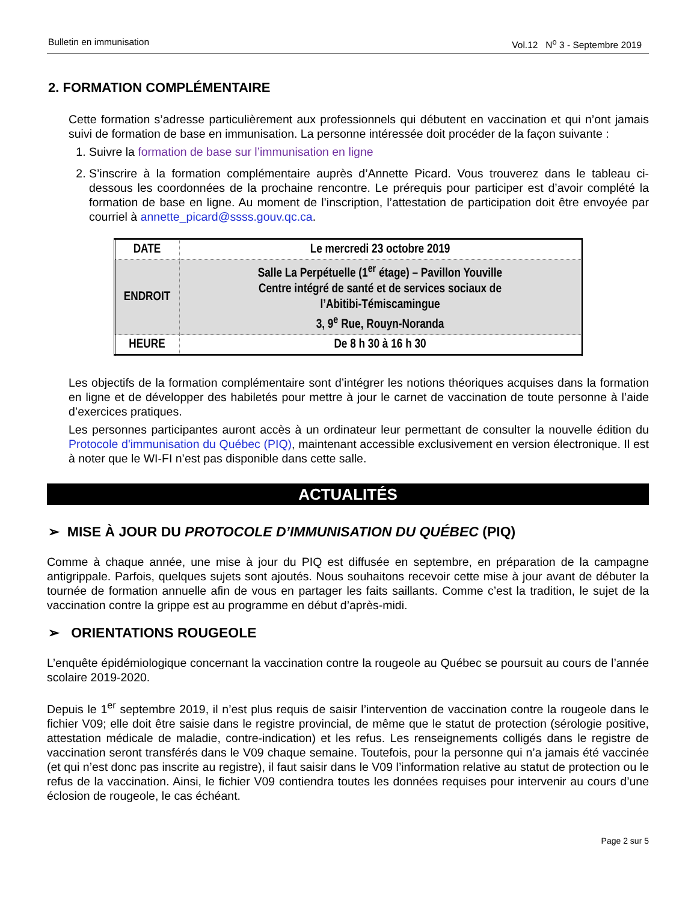Bulletin en immunisation Vol.12 N<sup>o</sup> 3 - Septembre 2019
2. FORMATION COMPLÉMENTAIRE
Cette formation s’adresse particulièrement aux professionnels qui débutent en vaccination et qui n’ont jamais suivi de formation de base en immunisation. La personne intéressée doit procéder de la façon suivante :
1. Suivre la formation de base sur l’immunisation en ligne
2. S’inscrire à la formation complémentaire auprès d’Annette Picard. Vous trouverez dans le tableau ci-dessous les coordonnées de la prochaine rencontre. Le prérequis pour participer est d’avoir complété la formation de base en ligne. Au moment de l’inscription, l’attestation de participation doit être envoyée par courriel à annette_picard@ssss.gouv.qc.ca.
| DATE | Le mercredi 23 octobre 2019 |
| ENDROIT | Salle La Perpétuelle (1<sup>er</sup> étage) – Pavillon Youville Centre intégré de santé et de services sociaux de l’Abitibi-Témiscamingue 3, 9<sup>e</sup> Rue, Rouyn-Noranda |
| HEURE | De 8 h 30 à 16 h 30 |
Les objectifs de la formation complémentaire sont d’intégrer les notions théoriques acquises dans la formation en ligne et de développer des habiletés pour mettre à jour le carnet de vaccination de toute personne à l’aide d’exercices pratiques.
Les personnes participantes auront accès à un ordinateur leur permettant de consulter la nouvelle édition du Protocole d'immunisation du Québec (PIQ), maintenant accessible exclusivement en version électronique. Il est à noter que le WI-FI n’est pas disponible dans cette salle.
ACTUALITÉS
➢ MISE À JOUR DU PROTOCOLE D’IMMUNISATION DU QUÉBEC (PIQ)
Comme à chaque année, une mise à jour du PIQ est diffusée en septembre, en préparation de la campagne antigrippale. Parfois, quelques sujets sont ajoutés. Nous souhaitons recevoir cette mise à jour avant de débuter la tournée de formation annuelle afin de vous en partager les faits saillants. Comme c’est la tradition, le sujet de la vaccination contre la grippe est au programme en début d’après-midi.
➢ ORIENTATIONS ROUGEOLE
L’enquête épidémiologique concernant la vaccination contre la rougeole au Québec se poursuit au cours de l’année scolaire 2019-2020.
Depuis le 1<sup>er</sup> septembre 2019, il n’est plus requis de saisir l’intervention de vaccination contre la rougeole dans le fichier V09; elle doit être saisie dans le registre provincial, de même que le statut de protection (sérologie positive, attestation médicale de maladie, contre-indication) et les refus. Les renseignements colligés dans le registre de vaccination seront transférés dans le V09 chaque semaine. Toutefois, pour la personne qui n’a jamais été vaccinée (et qui n’est donc pas inscrite au registre), il faut saisir dans le V09 l’information relative au statut de protection ou le refus de la vaccination. Ainsi, le fichier V09 contiendra toutes les données requises pour intervenir au cours d’une éclosion de rougeole, le cas échéant.
Page 2 sur 5